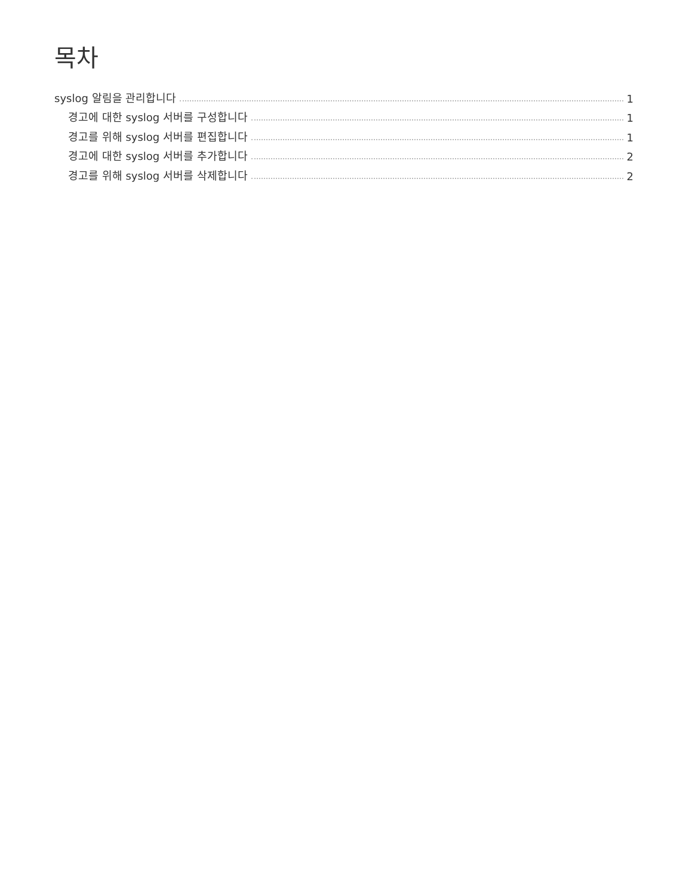목차
syslog 알림을 관리합니다 1
경고에 대한 syslog 서버를 구성합니다 1
경고를 위해 syslog 서버를 편집합니다 1
경고에 대한 syslog 서버를 추가합니다 2
경고를 위해 syslog 서버를 삭제합니다 2